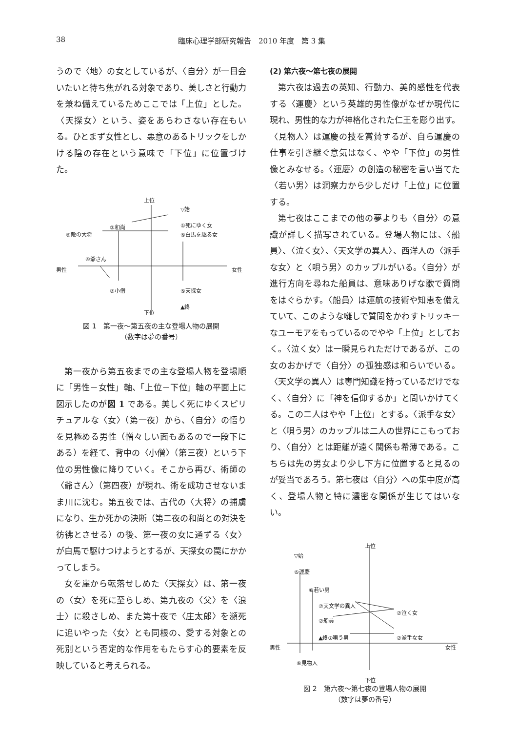38 臨床心理学部研究報告　2010 年度　第 3 集
うので〈地〉の女としているが、〈自分〉が一目会いたいと待ち焦がれる対象であり、美しさと行動力を兼ね備えているためここでは「上位」とした。〈天探女〉という、姿をあらわさない存在もいる。ひとまず女性とし、悪意のあるトリックをしかける陰の存在という意味で「下位」に位置づけた。
上位
▽始
①死にゆく女
②和尚
⑤敵の大将 ⑤白馬を駆る女
④爺さん
男性 女性
③小僧
⑤天探女
▲終
下位
図 1　第一夜～第五夜の主な登場人物の展開
（数字は夢の番号）
第一夜から第五夜までの主な登場人物を登場順に「男性－女性」軸、「上位－下位」軸の平面上に図示したのが図 1 である。美しく死にゆくスピリチュアルな〈女〉（第一夜）から、〈自分〉の悟りを見極める男性（憎々しい面もあるので一段下にある）を経て、背中の〈小僧〉（第三夜）という下位の男性像に降りていく。そこから再び、術師の〈爺さん〉（第四夜）が現れ、術を成功させないまま川に沈む。第五夜では、古代の〈大将〉の捕虜になり、生か死かの決断（第二夜の和尚との対決を彷彿とさせる）の後、第一夜の女に通ずる〈女〉が白馬で駆けつけようとするが、天探女の罠にかかってしまう。
女を崖から転落せしめた〈天探女〉は、第一夜の〈女〉を死に至らしめ、第九夜の〈父〉を〈浪士〉に殺さしめ、また第十夜で〈庄太郎〉を瀕死に追いやった〈女〉とも同根の、愛する対象との死別という否定的な作用をもたらす心的要素を反映していると考えられる。
(2) 第六夜～第七夜の展開
第六夜は過去の英知、行動力、美的感性を代表する〈運慶〉という英雄的男性像がなぜか現代に現れ、男性的な力が神格化された仁王を彫り出す。〈見物人〉は運慶の技を賞賛するが、自ら運慶の仕事を引き継ぐ意気はなく、やや「下位」の男性像とみなせる。〈運慶〉の創造の秘密を言い当てた〈若い男〉は洞察力から少しだけ「上位」に位置する。
第七夜はここまでの他の夢よりも〈自分〉の意識が詳しく描写されている。登場人物には、〈船員〉、〈泣く女〉、〈天文学の異人〉、西洋人の〈派手な女〉と〈唄う男〉のカップルがいる。〈自分〉が進行方向を尋ねた船員は、意味ありげな歌で質問をはぐらかす。〈船員〉は運航の技術や知恵を備えていて、このような囃しで質問をかわすトリッキーなユーモアをもっているのでやや「上位」としておく。〈泣く女〉は一瞬見られただけであるが、この女のおかげで〈自分〉の孤独感は和らいでいる。〈天文学の異人〉は専門知識を持っているだけでなく、〈自分〉に「神を信仰するか」と問いかけてくる。この二人はやや「上位」とする。〈派手な女〉と〈唄う男〉のカップルは二人の世界にこもっており、〈自分〉とは距離が遠く関係も希薄である。こちらは先の男女より少し下方に位置すると見るのが妥当であろう。第七夜は〈自分〉への集中度が高く、登場人物と特に濃密な関係が生じてはいない。
上位
▽始
⑥運慶
⑥若い男
⑦天文学の異人
⑦泣く女
⑦船員
▲終⑦唄う男 ⑦派手な女
男性 女性
⑥見物人
下位
図 2　第六夜～第七夜の登場人物の展開
（数字は夢の番号）